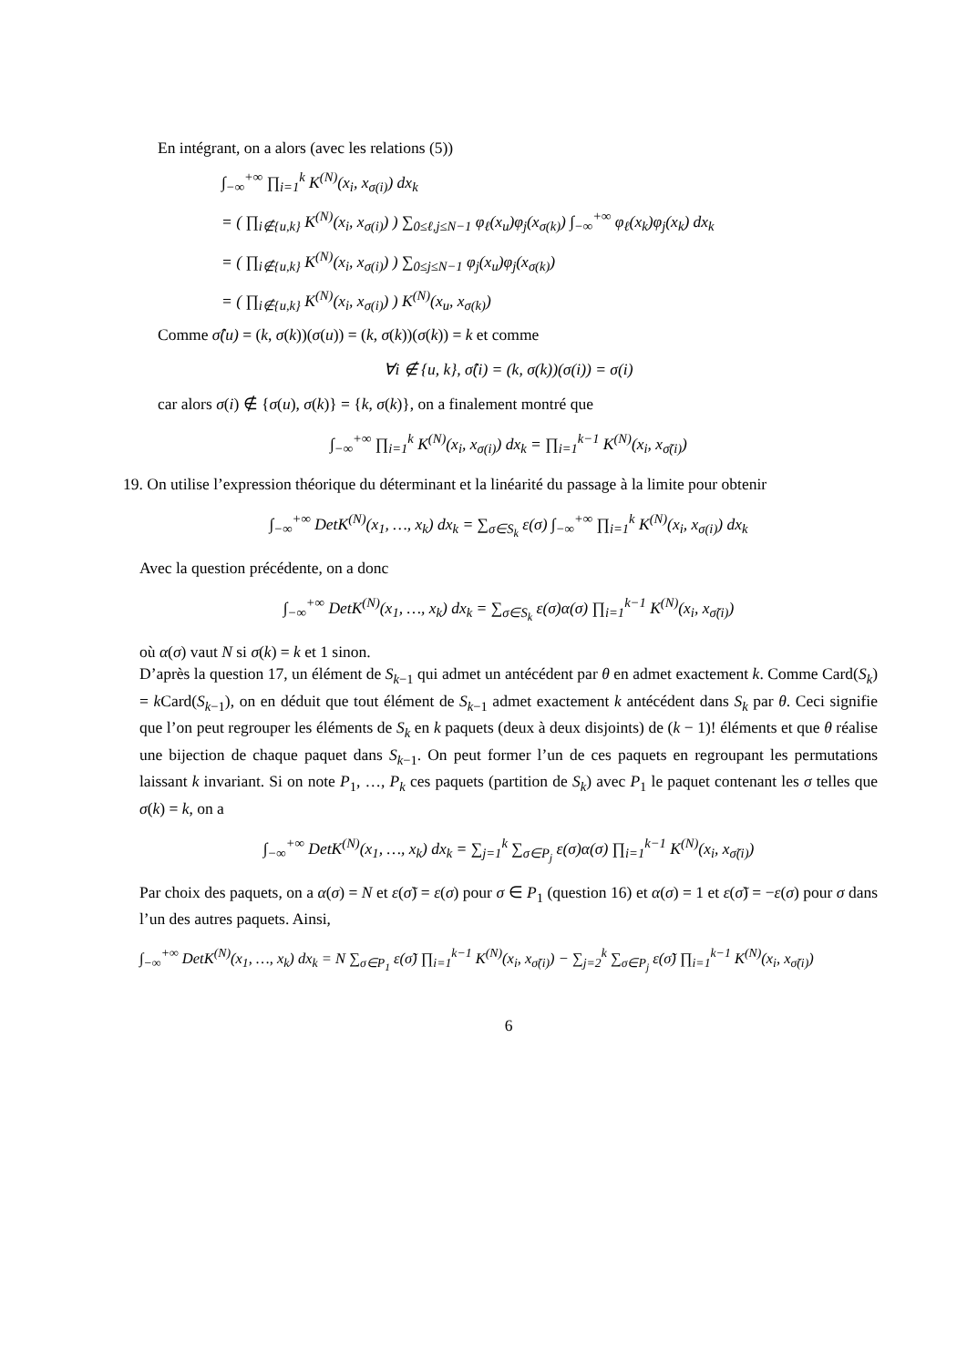En intégrant, on a alors (avec les relations (5))
∫<sub>−∞</sub><sup>+∞</sup> ∏<sub>i=1</sub><sup>k</sup> K<sup>(N)</sup>(x<sub>i</sub>, x<sub>σ(i)</sub>) dx<sub>k</sub>
= ( ∏<sub>i∉{u,k}</sub> K<sup>(N)</sup>(x<sub>i</sub>, x<sub>σ(i)</sub>) ) ∑<sub>0≤ℓ,j≤N−1</sub> φ<sub>ℓ</sub>(x<sub>u</sub>)φ<sub>j</sub>(x<sub>σ(k)</sub>) ∫<sub>−∞</sub><sup>+∞</sup> φ<sub>ℓ</sub>(x<sub>k</sub>)φ<sub>j</sub>(x<sub>k</sub>) dx<sub>k</sub>
= ( ∏<sub>i∉{u,k}</sub> K<sup>(N)</sup>(x<sub>i</sub>, x<sub>σ(i)</sub>) ) ∑<sub>0≤j≤N−1</sub> φ<sub>j</sub>(x<sub>u</sub>)φ<sub>j</sub>(x<sub>σ(k)</sub>)
= ( ∏<sub>i∉{u,k}</sub> K<sup>(N)</sup>(x<sub>i</sub>, x<sub>σ(i)</sub>) ) K<sup>(N)</sup>(x<sub>u</sub>, x<sub>σ(k)</sub>)
Comme σ̂(u) = (k, σ(k))(σ(u)) = (k, σ(k))(σ(k)) = k et comme
∀i ∉ {u, k}, σ̂(i) = (k, σ(k))(σ(i)) = σ(i)
car alors σ(i) ∉ {σ(u), σ(k)} = {k, σ(k)}, on a finalement montré que
∫<sub>−∞</sub><sup>+∞</sup> ∏<sub>i=1</sub><sup>k</sup> K<sup>(N)</sup>(x<sub>i</sub>, x<sub>σ(i)</sub>) dx<sub>k</sub> = ∏<sub>i=1</sub><sup>k−1</sup> K<sup>(N)</sup>(x<sub>i</sub>, x<sub>σ̃(i)</sub>)
19. On utilise l’expression théorique du déterminant et la linéarité du passage à la limite pour obtenir
∫<sub>−∞</sub><sup>+∞</sup> DetK<sup>(N)</sup>(x<sub>1</sub>, …, x<sub>k</sub>) dx<sub>k</sub> = ∑<sub>σ∈S<sub>k</sub></sub> ε(σ) ∫<sub>−∞</sub><sup>+∞</sup> ∏<sub>i=1</sub><sup>k</sup> K<sup>(N)</sup>(x<sub>i</sub>, x<sub>σ(i)</sub>) dx<sub>k</sub>
Avec la question précédente, on a donc
∫<sub>−∞</sub><sup>+∞</sup> DetK<sup>(N)</sup>(x<sub>1</sub>, …, x<sub>k</sub>) dx<sub>k</sub> = ∑<sub>σ∈S<sub>k</sub></sub> ε(σ)α(σ) ∏<sub>i=1</sub><sup>k−1</sup> K<sup>(N)</sup>(x<sub>i</sub>, x<sub>σ̃(i)</sub>)
où α(σ) vaut N si σ(k) = k et 1 sinon.
D’après la question 17, un élément de S<sub>k−1</sub> qui admet un antécédent par θ en admet exactement k. Comme Card(S<sub>k</sub>) = k Card(S<sub>k−1</sub>), on en déduit que tout élément de S<sub>k−1</sub> admet exactement k antécédent dans S<sub>k</sub> par θ. Ceci signifie que l’on peut regrouper les éléments de S<sub>k</sub> en k paquets (deux à deux disjoints) de (k − 1)! éléments et que θ réalise une bijection de chaque paquet dans S<sub>k−1</sub>. On peut former l’un de ces paquets en regroupant les permutations laissant k invariant. Si on note P<sub>1</sub>, …, P<sub>k</sub> ces paquets (partition de S<sub>k</sub>) avec P<sub>1</sub> le paquet contenant les σ telles que σ(k) = k, on a
∫<sub>−∞</sub><sup>+∞</sup> DetK<sup>(N)</sup>(x<sub>1</sub>, …, x<sub>k</sub>) dx<sub>k</sub> = ∑<sub>j=1</sub><sup>k</sup> ∑<sub>σ∈P<sub>j</sub></sub> ε(σ)α(σ) ∏<sub>i=1</sub><sup>k−1</sup> K<sup>(N)</sup>(x<sub>i</sub>, x<sub>σ̃(i)</sub>)
Par choix des paquets, on a α(σ) = N et ε(σ̃) = ε(σ) pour σ ∈ P<sub>1</sub> (question 16) et α(σ) = 1 et ε(σ̃) = −ε(σ) pour σ dans l’un des autres paquets. Ainsi,
∫<sub>−∞</sub><sup>+∞</sup> DetK<sup>(N)</sup>(x<sub>1</sub>, …, x<sub>k</sub>) dx<sub>k</sub> = N ∑<sub>σ∈P<sub>1</sub></sub> ε(σ̃) ∏<sub>i=1</sub><sup>k−1</sup> K<sup>(N)</sup>(x<sub>i</sub>, x<sub>σ̃(i)</sub>) − ∑<sub>j=2</sub><sup>k</sup> ∑<sub>σ∈P<sub>j</sub></sub> ε(σ̃) ∏<sub>i=1</sub><sup>k−1</sup> K<sup>(N)</sup>(x<sub>i</sub>, x<sub>σ̃(i)</sub>)
6